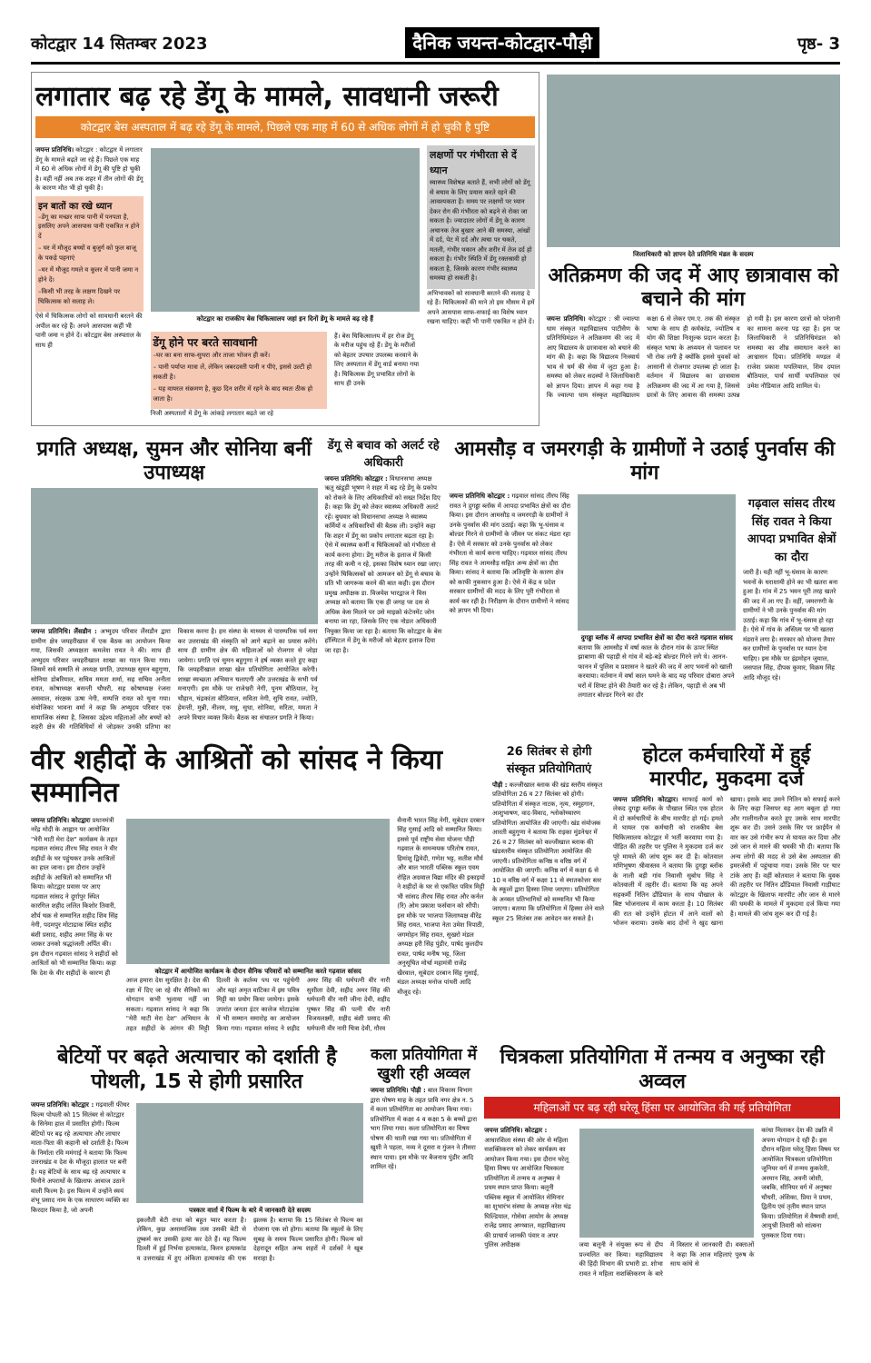कोटद्वार 14 सितम्बर 2023 दैनिक जयन्त-कोटद्वार-पौड़ी पृष्ठ- 3
लगातार बढ़ रहे डेंगू के मामले, सावधानी जरूरी
कोटद्वार बेस अस्पताल में बढ़ रहे डेंगू के मामले, पिछले एक माह में 60 से अधिक लोगों में हो चुकी है पुष्टि
जयन्त प्रतिनिधि। कोटद्वार : कोटद्वार में लगातार डेंगू के मामले बढ़ते जा रहे हैं। पिछले एक माह में 60 से अधिक लोगों में डेंगू की पुष्टि हो चुकी है। वहीं नहीं अब तक शहर में तीन लोगों की डेंगू के कारण मौत भी हो चुकी है।
इन बातों का रखे ध्यान
–डेंगू का मच्छर साफ पानी में पनपता है, इसलिए अपने आसपास पानी एकत्रित न होने दें
– घर में मौजूद बच्चों व बुजुर्ग को फुल बाजू के पकड़े पहनाएं
–घर में मौजूद गमले व कूलर में पानी जमा न होने दें।
–किसी भी तरह के लक्षण दिखने पर चिकित्सक को सलाह ले।
ऐसे में चिकित्सक लोगों को सावधानी बरतने की अपील कर रहे हैं। अपने आसपास कहीं भी पानी जमा न होने दें। कोटद्वार बेस अस्पताल के साथ ही
कोटद्वार का राजकीय बेस चिकित्सालय जहां इन दिनों डेंगू के मामले बढ़ रहे हैं
डेंगू होने पर बरते सावधानी
–घर का बना साफ-सुथरा और ताजा भोजन ही करें।
– पानी पर्याप्त मात्रा लें, लेकिन जबरदस्ती पानी न पीएं, इससे उल्टी हो सकती है।
– यह वायरल संक्रमण है, कुछ दिन शरीर में रहने के बाद स्वतः ठीक हो जाता है।
हैं। बेस चिकित्सालय में हर रोज डेंगू के मरीज पहुंच रहे हैं। डेंगू के मरीजों को बेहतर उपचार उपलब्ध करवाने के लिए अस्पताल में डेंगू वार्ड बनाया गया है। चिकित्सक डेंगू प्रभावित लोगों के साथ ही उनके
निजी अस्पतालों में डेंगू के आंकड़े लगातार बढ़ते जा रहे
लक्षणों पर गंभीरता से दें ध्यान
स्वास्थ्य विशेषज्ञ बताते हैं, सभी लोगों को डेंगू से बचाव के लिए प्रयास करते रहने की आवश्यकता है। समय पर लक्षणों पर ध्यान देकर रोग की गंभीरता को बढ़ने से रोका जा सकता है। ज्यादातर लोगों में डेंगू के कारण अचानक तेज बुखार आने की समस्या, आंखों में दर्द, पेट में दर्द और त्वचा पर चकते, मतली, गंभीर थकान और शरीर में तेज दर्द हो सकता है। गंभीर स्थिति में डेंगू रक्तस्रावी हो सकता है, जिसके कारण गंभीर स्वास्थ्य समस्या हो सकती है।
अभिभावकों को सावधानी बरतने की सलाह दे रहे हैं। चिकित्सकों की माने तो इस मौसम में हमें अपने आसपास साफ-सफाई का विशेष ध्यान रखना चाहिए। कहीं भी पानी एकत्रित न होने दें।
जिलाधिकारी को ज्ञापन देते प्रतिनिधि मंडल के सदस्य
अतिक्रमण की जद में आए छात्रावास को बचाने की मांग
जयन्त प्रतिनिधि। कोटद्वार : श्री ज्वाल्पा धाम संस्कृत महाविद्यालय पाटीसैण के प्रतिनिधिमंडल ने अतिक्रमण की जद में आए विद्यालय के छात्रावास को बचाने की मांग की है। कहा कि विद्यालय निःस्वार्थ भाव से धर्म की सेवा में जुटा हुआ है। समस्या को लेकर सदस्यों ने जिलाधिकारी को ज्ञापन दिया। ज्ञापन में कहा गया है कि ज्वाल्पा धाम संस्कृत महाविद्यालय कक्षा 6 से लेकर एम.ए. तक की संस्कृत भाषा के साथ ही कर्मकांड, ज्योतिष व योग की शिक्षा निःशुल्क प्रदान करता है। संस्कृत भाषा के अध्ययन से पलायन पर भी रोक लगी है क्योंकि इससे युवकों को आसानी से रोजगार उपलब्ध हो जाता है। वर्तमान में विद्यालय का छात्रावास अतिक्रमण की जद में आ गया है, जिससे छात्रों के लिए आवास की समस्या उत्पन्न हो गयी है। इस कारण छात्रों को परेशानी का सामना करना पड़ रहा है। इस पर जिलाधिकारी ने प्रतिनिधिमंडल को समस्या का शीघ्र समाधान करने का आश्वासन दिया। प्रतिनिधि मण्डल में राजेश प्रकाश थपलियाल, शिव दयाल बौठियाल, पार्थ सार्थी थपलियाल एवं उमेश नौडियाल आदि शामिल थे।
प्रगति अध्यक्ष, सुमन और सोनिया बनीं उपाध्यक्ष
जयन्त प्रतिनिधि। लैंसडौन : अभ्युदय परिवार लैंसडौन द्वारा ग्रामीण क्षेत्र जयहरीखाल में एक बैठक का आयोजन किया गया, जिसकी अध्यक्षता कमलेश रावत ने की। साथ ही अभ्युदय परिवार जयहरीखाल शाखा का गठन किया गया। जिसमें सर्व सम्मति से अध्यक्ष प्रगति, उपाध्यक्ष सुमन बहुगुणा, सोनिया डोबरियाल, सचिव ममता शर्मा, सह सचिव अनीता रावत, कोषाध्यक्ष बसन्ती चौधरी, सह कोषाध्यक्ष रंजना असवाल, संरक्षक ऊषा नेगी, सम्पत्ति रावत को चुना गया। संयोजिका भावना वर्मा ने कहा कि अभ्युदय परिवार एक सामाजिक संस्था है, जिसका उद्देश्य महिलाओं और बच्चों को शहरी क्षेत्र की गतिविधियों से जोड़कर उनकी प्रतिभा का विकास करना है। हम संस्था के माध्यम से पारम्परिक पर्व मना कर उत्तराखंड की संस्कृति को आगे बढ़ाने का प्रयास करेंगे। साथ ही ग्रामीण क्षेत्र की महिलाओं को रोजगार से जोड़ा जायेगा। प्रगति एवं सुमन बहुगुणा ने हर्ष व्यक्त करते हुए कहा कि जयहरीखाल शाखा खेल प्रतियोगिता आयोजित करेगी। शाखा स्वच्छता अभियान चलाएगी और उत्तराखंड के सभी पर्व मनाएगी। इस मौके पर राजेश्वरी नेगी, पूनम बौठियाल, रेनू चौहान, चंद्रकांता बौठियाल, सविता नेगी, सुचि रावत, ज्योति, हेमन्ती, मुन्नी, नीलम, मधु, सुधा, सोनिया, सरिता, ममता ने अपने विचार व्यक्त किये। बैठक का संचालन प्रगति ने किया।
डेंगू से बचाव को अलर्ट रहे अधिकारी
जयन्त प्रतिनिधि। कोटद्वार : विधानसभा अध्यक्ष ऋतु खंडूड़ी भूषण ने शहर में बढ़ रहे डेंगू के प्रकोप को रोकने के लिए अधिकारियों को सख्त निर्देश दिए हैं। कहा कि डेंगू को लेकर स्वास्थ्य अधिकारी अलर्ट रहें। बुधवार को विधानसभा अध्यक्ष ने स्वास्थ्य कर्मियों व अधिकारियों की बैठक ली। उन्होंने कहा कि शहर में डेंगू का प्रकोप लगातार बढ़ता रहा है। ऐसे में स्वास्थ्य कर्मी व चिकित्सकों को गंभीरता से कार्य करना होगा। डेंगू मरीज के इलाज में किसी तरह की कमी न रहे, इसका विशेष ध्यान रखा जाए। उन्होंने चिकित्सकों को आमजन को डेंगू से बचाव के प्रति भी जागरूक करने की बात कही। इस दौरान प्रमुख अधीक्षक डा. विजयेश भारद्वाज ने विस अध्यक्ष को बताया कि एक ही जगह पर दस से अधिक केस मिलने पर उसे माइक्रो कंटेनमेंट जोन बनाया जा रहा, जिसके लिए एक नोडल अधिकारी नियुक्त किया जा रहा है। बताया कि कोटद्वार के बेस हॉस्पिटल में डेंगू के मरीजों को बेहतर इलाज दिया जा रहा है।
आमसौड़ व जमरगड़ी के ग्रामीणों ने उठाई पुनर्वास की मांग
जयन्त प्रतिनिधि कोटद्वार : गढ़वाल सांसद तीरथ सिंह रावत ने दुगड्डा ब्लॉक में आपदा प्रभावित क्षेत्रों का दौरा किया। इस दौरान आमसौड़ व जमरगड़ी के ग्रामीणों ने उनके पुनर्वास की मांग उठाई। कहा कि भू-धंसाव व बोल्डर गिरने से ग्रामीणों के जीवन पर संकट मंडरा रहा है। ऐसे में सरकार को उनके पुनर्वास को लेकर गंभीरता से कार्य करना चाहिए। गढ़वाल सांसद तीरथ सिंह रावत ने आमसौड़ सहित अन्य क्षेत्रों का दौरा किया। सांसद ने बताया कि अतिवृष्टि के कारण क्षेत्र को काफी नुकसान हुआ है। ऐसे में केंद्र व प्रदेश सरकार ग्रामीणों की मदद के लिए पूरी गंभीरता से कार्य कर रही है। निरीक्षण के दौरान ग्रामीणों ने सांसद को ज्ञापन भी दिया।
दुगड्डा ब्लॉक में आपदा प्रभावित क्षेत्रों का दौरा करते गढ़वाल सांसद
बताया कि आमसौड़ में वर्षा काल के दौरान गांव के ऊपर स्थित झाबाणा की पहाड़ी से गांव में बड़े-बड़े बोल्डर गिरने लगे थे। आनन-फानन में पुलिस व प्रशासन ने खतरे की जद में आए भवनों को खाली करवाया। वर्तमान में वर्षा काल थमने के बाद यह परिवार दोबारा अपने घरों में शिफ्ट होने की तैयारी कर रहे है। लेकिन, पहाड़ी से अब भी लगातार बोल्डर गिरने का दौर
गढ़वाल सांसद तीरथ सिंह रावत ने किया आपदा प्रभावित क्षेत्रों का दौरा
जारी है। यही नहीं भू-धंसाव के कारण भवनों के धराशायी होने का भी खतरा बना हुआ है। गांव में 25 भवन पूरी तरह खतरे की जद में आ गए हैं। वहीं, जमरगणी के ग्रामीणों ने भी उनके पुनर्वास की मांग उठाई। कहा कि गांव में भू-धंसाव हो रहा है। ऐसे में गांव के अस्तित्व पर भी खतरा मंडराने लगा है। सरकार को योजना तैयार कर ग्रामीणों के पुनर्वास पर ध्यान देना चाहिए। इस मौके पर इंद्रमोहन जुयाल, जसपाल सिंह, दीपक कुमार, विक्रम सिंह आदि मौजूद रहे।
वीर शहीदों के आश्रितों को सांसद ने किया सम्मानित
जयन्त प्रतिनिधि। कोटद्वारः प्रधानमंत्री नरेंद्र मोदी के आह्वान पर आयोजित "मेरी माटी मेरा देश" कार्यक्रम के तहत गढ़वाल सांसद तीरथ सिंह रावत ने वीर शहीदों के घर पहुंचकर उनके आश्रितों का हाल जाना। इस दौरान उन्होंने शहीदों के आश्रितों को सम्मानित भी किया। कोटद्वार प्रवास पर आए गढ़वाल सांसद ने दुर्गापुर स्थित कारगिल शहीद ललित किशोर तिवारी, शौर्य चक्र से सम्मानित शहीद शिव सिंह नेगी, पदमपुर मोटाढाक स्थित शहीद बंशी प्रसाद, शहीद अमर सिंह के घर जाकर उनको श्रद्धांजली अर्पित की। इस दौरान गढ़वाल सांसद ने शहीदों को आश्रितों को भी सम्मानित किया। कहा कि देश के वीर शहीदों के कारण ही
कोटद्वार में आयोजित कार्यक्रम के दौरान सैनिक परिवारों को सम्मानित करते गढ़वाल सांसद
आज हमारा देश सुरक्षित है। देश की रक्षा में दिए जा रहे वीर सैनिकों का योगदान कभी भुलाया नहीं जा सकता। गढ़वाल सांसद ने कहा कि "मेरी माटी मेरा देश" अभियान के तहत शहीदों के आंगन की मिट्टी दिल्ली के कर्तव्य पथ पर पहुंचेगी और यहां अमृत वाटिका में इस पवित्र मिट्टी का प्रयोग किया जायेगा। इसके उपरांत जनता इंटर कालेज मोटाढांक में भी सम्मान समारोह का आयोजन किया गया। गढ़वाल सांसद ने शहीद अमर सिंह की धर्मपत्नी वीर नारी सुशीला देवी, शहीद अमर सिंह की धर्मपत्नी वीर नारी जीना देवी, शहीद पुष्कर सिंह की पत्नी वीर नारी विजयलक्ष्मी, शहीद बंशी प्रसाद की धर्मपत्नी वीर नारी चित्रा देवी, गौरव
सैनानी भारत सिंह नेगी, सूबेदार दरबान सिंह गुसाई आदि को सम्मानित किया। इससे पूर्व राष्ट्रीय सेवा योजना पौड़ी गढ़वाल के समन्वयक परितोष रावत, हिमांशु द्विवेदी, गणेश भट्ट, सतीश मौर्य और बाल भारती पब्लिक स्कूल एवम रोहित अग्रवाल विद्या मंदिर की इकाइयों ने शहीदों के घर से एकत्रित पवित्र मिट्टी भी सांसद तीरथ सिंह रावत और कर्नल (रि) ओम प्रकाश फर्सवान को सौंपी। इस मौके पर भाजपा जिलाध्यक्ष वीरेंद्र सिंह रावत, भाजपा नेता उमेश त्रिपाठी, जगमोहन सिंह रावत, सुखरो मंडल अध्यक्ष हरी सिंह पुंडीर, पार्षद कुलदीप रावत, पार्षद मनीष भट्ट, जिला अनुसूचित मोर्चा महामंत्री राजेंद्र खैरवाल, सूबेदार दरबान सिंह गुसाईं, मंडल अध्यक्ष मनोज पांथरी आदि मौजूद रहे।
26 सितंबर से होगी संस्कृत प्रतियोगिताएं
पौड़ी : कल्जीखाल ब्लाक की खंड स्तरीय संस्कृत प्रतियोगिता 26 व 27 सितंबर को होगी। प्रतियोगिता में संस्कृत नाटक, नृत्य, समूहगान, आशुभाषण, वाद-विवाद, श्लोकोच्चारण प्रतियोगिता आयोजित की जाएगी। खंड संयोजक आरती बहुगुणा ने बताया कि राइका मुंडनेश्वर में 26 व 27 सितंबर को कल्जीखाल ब्लाक की खंडस्तरीय संस्कृत प्रतियोगिता आयोजित की जाएगी। प्रतियोगिता कनिष्ठ व वरिष्ठ वर्ग में आयोजित की जाएगी। कनिष्ठ वर्ग में कक्षा 6 से 10 व वरिष्ठ वर्ग में कक्षा 11 से स्नातकोत्तर स्तर के स्कूलों द्वारा हिस्सा लिया जाएगा। प्रतियोगिता के अव्वल प्रतिभागियों को सम्मानित भी किया जाएगा। बताया कि प्रतियोगिता में हिस्सा लेने वाले स्कूल 25 सितंबर तक आवेदन कर सकते है।
होटल कर्मचारियों में हुई मारपीट, मुकदमा दर्ज
जयन्त प्रतिनिधि। कोटद्वार। साफाई कार्य को लेकद दुगड्डा ब्लॉक के पौखाल स्थित एक होटल में दो कर्मचारियों के बीच मारपीट हो गई। हमले में घायल एक कर्मचारी को राजकीय बेस चिकित्सालय कोटद्वार में भर्ती करवाया गया है। पीड़ित की तहरीर पर पुलिस ने मुकदमा दर्ज कर पूरे मामले की जांच शुरू कर दी है। कोतवाल मणिभूषण श्रीवास्तव ने बताया कि दुगड्डा ब्लॉक के नाली बड़ी गांव निवासी सुबोध सिंह ने कोतवाली में तहरीर दी। बताया कि वह अपने सहकर्मी नितिन ढौंडियाल के साथ पौखाल के बिष्ट भोजनालय में काम करता है। 10 सितंबर की रात को उन्होंने होटल में आने वालों को भोजन कराया। उसके बाद दोनों ने खुद खाना खाया। इसके बाद उसने नितिन को सफाई करने के लिए कहा जिसपर वह आग बबूला हो गया और गालीगलौज करते हुए उसके साथ मारपीट शुरू कर दी। उसने उसके सिर पर फ्राईपैन से वार कर उसे गंभीर रूप से घायल कर दिया और उसे जान से मारने की धमकी भी दी। बताया कि अन्य लोगों की मदद से उसे बेस अस्पताल की इमरजेंसी में पहुंचाया गया। उसके सिर पर चार टांके आए हैं। वहीं कोतवाल ने बताया कि युवक की तहरीर पर नितिन ढौंडियाल निवासी गाड़ीघाट कोटद्वार के खिलाफ मारपीट और जान से मारने की धमकी के मामले में मुकदमा दर्ज किया गया है। मामले की जांच शुरू कर दी गई है।
बेटियों पर बढ़ते अत्याचार को दर्शाती है पोथली, 15 से होगी प्रसारित
जयन्त प्रतिनिधि। कोटद्वार : गढ़वाली फीचर फिल्म पोथली को 15 सितंबर से कोटद्वार के सिनेमा हाल में प्रसारित होगी। फिल्म बेटियों पर बढ़ रहे अत्याचार और लाचार माता-पिता की कहानी को दर्शाती है। फिल्म के निर्माता रवि ममंगाई ने बताया कि फिल्म उत्तराखंड व देश के मौजूदा हालात पर बनी है। यह बेटियों के साथ बढ़ रहे अत्याचार व घिनौने अपराधों के खिलाफ आवाज उठाने वाली फिल्म है। इस फिल्म में उन्होंने स्वयं शंभू प्रसाद नाम के एक साधारण व्यक्ति का किरदार किया है, जो अपनी
पत्रकार वार्ता में फिल्म के बारे में जानकारी देते सदस्य
इकलौती बेटी राधा को बहुत प्यार करता है। लेकिन, कुछ असामाजिक तत्व उसकी बेटी से दुष्कर्म कर उसकी हत्या कर देते हैं। यह फिल्म दिल्ली में हुई निर्भया हत्याकांड, किरन हत्याकांड व उत्तराखंड में हुए अंकिता हत्याकांड की एक झलक है। बताया कि 15 सितंबर से फिल्म का रोजाना एक शो होगा। बताया कि स्कूलों के लिए सुबह के समय फिल्म प्रसारित होगी। फिल्म को देहरादून सहित अन्य शहरों में दर्शकों ने खूब सराहा है।
कला प्रतियोगिता में खुशी रही अव्वल
जयन्त प्रतिनिधि। पौड़ी : बाल विकास विभाग द्वारा पोषण माह के तहत प्रावि नगर क्षेत्र न. 5 में कला प्रतियोगिता का आयोजन किया गया। प्रतियोगिता में कक्षा 4 व कक्षा 5 के बच्चों द्वारा भाग लिया गया। कला प्रतियोगिता का विषय पोषण की थाली रखा गया था। प्रतियोगिता में खुशी ने पहला, नव्य ने दूसरा व गुंजन ने तीसरा स्थान पाया। इस मौके पर बैजनाथ पुंडीर आदि शामिल रहे।
चित्रकला प्रतियोगिता में तन्मय व अनुष्का रही अव्वल
महिलाओं पर बढ़ रही घरेलू हिंसा पर आयोजित की गई प्रतियोगिता
जयन्त प्रतिनिधि। कोटद्वार : आधारशिला संस्था की ओर से महिला सशक्तिकरण को लेकर कार्यक्रम का आयोजन किया गया। इस दौरान घरेलू हिंसा विषय पर आयोजित चित्रकला प्रतियोगिता में तन्मय व अनुष्का ने प्रथम स्थान प्राप्त किया। बलूनी पब्लिक स्कूल में आयोजित सेमिनार का शुभारंभ संस्था के अध्यक्ष नरेश चंद्र घिल्डियाल, गोसेवा आयोग के अध्यक्ष राजेंद्र प्रसाद अण्थ्वाल, महाविद्यालय की प्राचार्य जानकी पंवार व अपर पुलिस अधीक्षक
जया बलूनी ने संयुक्त रूप से दीप प्रज्वलित कर किया। महाविद्यालय की हिंदी विभाग की प्रभारी डा. शोभा रावत ने महिला सशक्तिकरण के बारे में विस्तार से जानकारी दी। वक्ताओं ने कहा कि आज महिलाएं पुरुष के साथ कांधे से
कांधा मिलाकर देश की उन्नति में अपना योगदान दे रही हैं। इस दौरान महिला घरेलू हिंसा विषय पर आयोजित चित्रकला प्रतियोगिता जूनियर वर्ग में तन्मय कुकरेती, अरमान सिंह, अवनी जोशी, जबकि, सीनियर वर्ग में अनुष्का चौधरी, अंशिका, प्रिया ने प्रथम, द्वितीय एवं तृतीय स्थान प्राप्त किया। प्रतियोगिता में वैष्णवी शर्मा, आयुश्री तिवारी को सांत्वना पुरस्कार दिया गया।